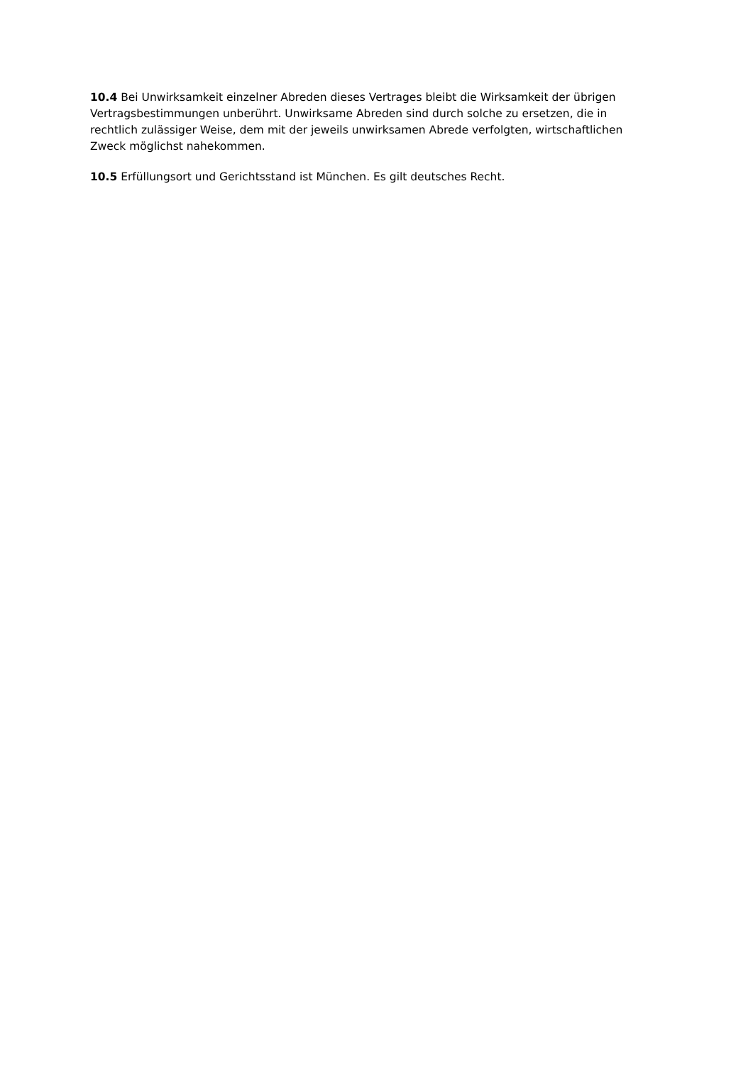10.4 Bei Unwirksamkeit einzelner Abreden dieses Vertrages bleibt die Wirksamkeit der übrigen Vertragsbestimmungen unberührt. Unwirksame Abreden sind durch solche zu ersetzen, die in rechtlich zulässiger Weise, dem mit der jeweils unwirksamen Abrede verfolgten, wirtschaftlichen Zweck möglichst nahekommen.
10.5 Erfüllungsort und Gerichtsstand ist München. Es gilt deutsches Recht.